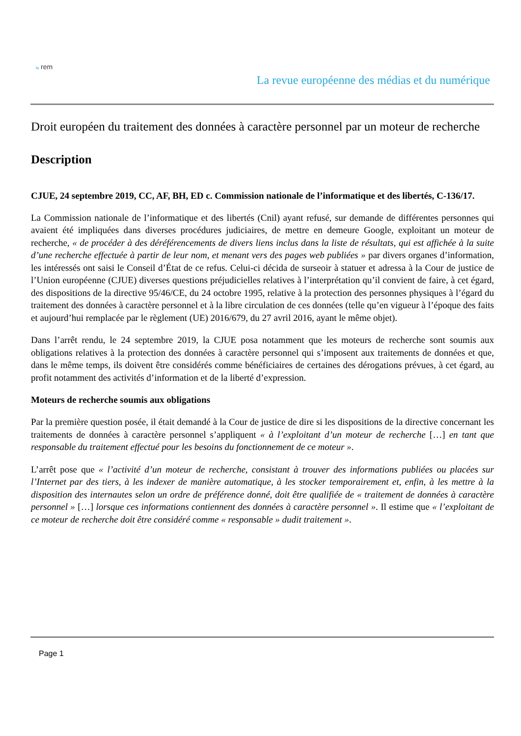la rem
La revue européenne des médias et du numérique
Droit européen du traitement des données à caractère personnel par un moteur de recherche
Description
CJUE, 24 septembre 2019, CC, AF, BH, ED c. Commission nationale de l’informatique et des libertés, C-136/17.
La Commission nationale de l’informatique et des libertés (Cnil) ayant refusé, sur demande de différentes personnes qui avaient été impliquées dans diverses procédures judiciaires, de mettre en demeure Google, exploitant un moteur de recherche, « de procéder à des déréférencements de divers liens inclus dans la liste de résultats, qui est affichée à la suite d’une recherche effectuée à partir de leur nom, et menant vers des pages web publiées » par divers organes d’information, les intéressés ont saisi le Conseil d’État de ce refus. Celui-ci décida de surseoir à statuer et adressa à la Cour de justice de l’Union européenne (CJUE) diverses questions préjudicielles relatives à l’interprétation qu’il convient de faire, à cet égard, des dispositions de la directive 95/46/CE, du 24 octobre 1995, relative à la protection des personnes physiques à l’égard du traitement des données à caractère personnel et à la libre circulation de ces données (telle qu’en vigueur à l’époque des faits et aujourd’hui remplacée par le règlement (UE) 2016/679, du 27 avril 2016, ayant le même objet).
Dans l’arrêt rendu, le 24 septembre 2019, la CJUE posa notamment que les moteurs de recherche sont soumis aux obligations relatives à la protection des données à caractère personnel qui s’imposent aux traitements de données et que, dans le même temps, ils doivent être considérés comme bénéficiaires de certaines des dérogations prévues, à cet égard, au profit notamment des activités d’information et de la liberté d’expression.
Moteurs de recherche soumis aux obligations
Par la première question posée, il était demandé à la Cour de justice de dire si les dispositions de la directive concernant les traitements de données à caractère personnel s’appliquent « à l’exploitant d’un moteur de recherche […] en tant que responsable du traitement effectué pour les besoins du fonctionnement de ce moteur ».
L’arrêt pose que « l’activité d’un moteur de recherche, consistant à trouver des informations publiées ou placées sur l’Internet par des tiers, à les indexer de manière automatique, à les stocker temporairement et, enfin, à les mettre à la disposition des internautes selon un ordre de préférence donné, doit être qualifiée de « traitement de données à caractère personnel » […] lorsque ces informations contiennent des données à caractère personnel ». Il estime que « l’exploitant de ce moteur de recherche doit être considéré comme « responsable » dudit traitement ».
Page 1